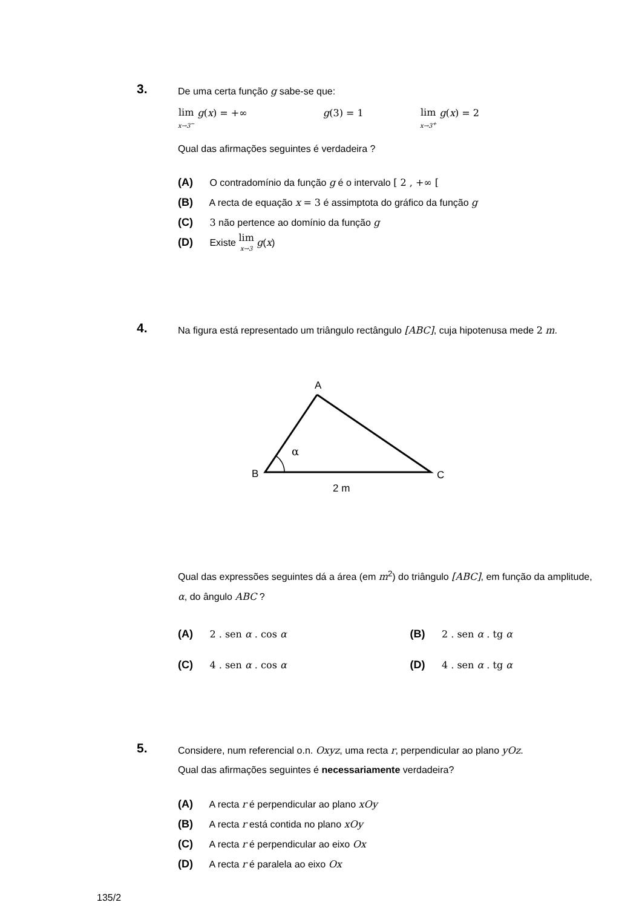3. De uma certa função g sabe-se que:
lim x→3<sup>−</sup> g(x) = +∞ g(3) = 1
lim x→3<sup>+</sup> g(x) = 2
Qual das afirmações seguintes é verdadeira ?
(A) O contradomínio da função g é o intervalo [ 2 , +∞ [
(B) A recta de equação x = 3 é assimptota do gráfico da função g
(C) 3 não pertence ao domínio da função g
(D) Existe lim x→3 g(x)
4. Na figura está representado um triângulo rectângulo [ABC], cuja hipotenusa mede 2 m.
A
α
B
C
2 m
Qual das expressões seguintes dá a área (em m<sup>2</sup>) do triângulo [ABC], em função da amplitude, α, do ângulo ABC ?
(A) 2 . sen α . cos α (B) 2 . sen α . tg α
(C) 4 . sen α . cos α (D) 4 . sen α . tg α
5. Considere, num referencial o.n. Oxyz, uma recta r, perpendicular ao plano yOz.
Qual das afirmações seguintes é necessariamente verdadeira?
(A) A recta r é perpendicular ao plano xOy
(B) A recta r está contida no plano xOy
(C) A recta r é perpendicular ao eixo Ox
(D) A recta r é paralela ao eixo Ox
135/2